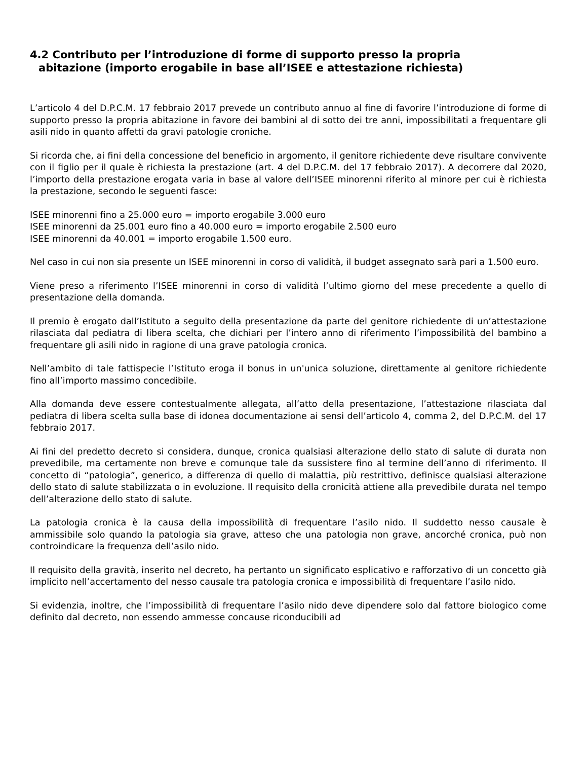4.2 Contributo per l’introduzione di forme di supporto presso la propria
abitazione (importo erogabile in base all’ISEE e attestazione richiesta)
L’articolo 4 del D.P.C.M. 17 febbraio 2017 prevede un contributo annuo al fine di favorire l’introduzione di forme di supporto presso la propria abitazione in favore dei bambini al di sotto dei tre anni, impossibilitati a frequentare gli asili nido in quanto affetti da gravi patologie croniche.
Si ricorda che, ai fini della concessione del beneficio in argomento, il genitore richiedente deve risultare convivente con il figlio per il quale è richiesta la prestazione (art. 4 del D.P.C.M. del 17 febbraio 2017). A decorrere dal 2020, l’importo della prestazione erogata varia in base al valore dell’ISEE minorenni riferito al minore per cui è richiesta la prestazione, secondo le seguenti fasce:
ISEE minorenni fino a 25.000 euro = importo erogabile 3.000 euro
ISEE minorenni da 25.001 euro fino a 40.000 euro = importo erogabile 2.500 euro
ISEE minorenni da 40.001 = importo erogabile 1.500 euro.
Nel caso in cui non sia presente un ISEE minorenni in corso di validità, il budget assegnato sarà pari a 1.500 euro.
Viene preso a riferimento l’ISEE minorenni in corso di validità l’ultimo giorno del mese precedente a quello di presentazione della domanda.
Il premio è erogato dall’Istituto a seguito della presentazione da parte del genitore richiedente di un’attestazione rilasciata dal pediatra di libera scelta, che dichiari per l’intero anno di riferimento l’impossibilità del bambino a frequentare gli asili nido in ragione di una grave patologia cronica.
Nell’ambito di tale fattispecie l’Istituto eroga il bonus in un'unica soluzione, direttamente al genitore richiedente fino all’importo massimo concedibile.
Alla domanda deve essere contestualmente allegata, all’atto della presentazione, l’attestazione rilasciata dal pediatra di libera scelta sulla base di idonea documentazione ai sensi dell’articolo 4, comma 2, del D.P.C.M. del 17 febbraio 2017.
Ai fini del predetto decreto si considera, dunque, cronica qualsiasi alterazione dello stato di salute di durata non prevedibile, ma certamente non breve e comunque tale da sussistere fino al termine dell’anno di riferimento. Il concetto di “patologia”, generico, a differenza di quello di malattia, più restrittivo, definisce qualsiasi alterazione dello stato di salute stabilizzata o in evoluzione. Il requisito della cronicità attiene alla prevedibile durata nel tempo dell’alterazione dello stato di salute.
La patologia cronica è la causa della impossibilità di frequentare l’asilo nido. Il suddetto nesso causale è ammissibile solo quando la patologia sia grave, atteso che una patologia non grave, ancorché cronica, può non controindicare la frequenza dell’asilo nido.
Il requisito della gravità, inserito nel decreto, ha pertanto un significato esplicativo e rafforzativo di un concetto già implicito nell’accertamento del nesso causale tra patologia cronica e impossibilità di frequentare l’asilo nido.
Si evidenzia, inoltre, che l’impossibilità di frequentare l’asilo nido deve dipendere solo dal fattore biologico come definito dal decreto, non essendo ammesse concause riconducibili ad